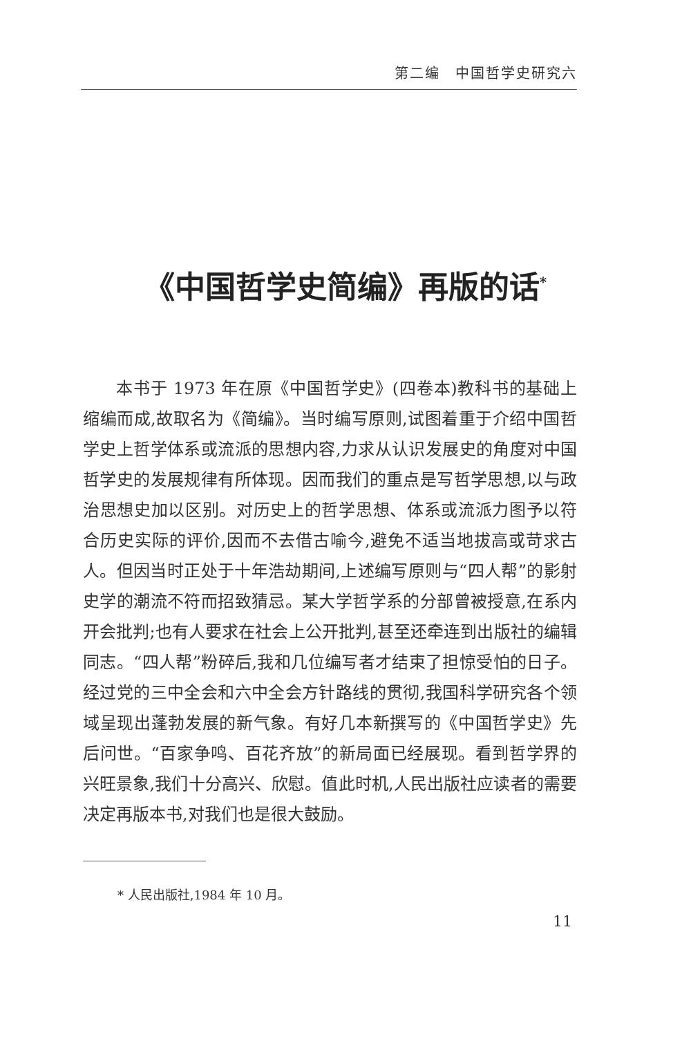第二编　中国哲学史研究六
《中国哲学史简编》再版的话<sup>*</sup>
本书于 1973 年在原《中国哲学史》(四卷本)教科书的基础上缩编而成,故取名为《简编》。当时编写原则,试图着重于介绍中国哲学史上哲学体系或流派的思想内容,力求从认识发展史的角度对中国哲学史的发展规律有所体现。因而我们的重点是写哲学思想,以与政治思想史加以区别。对历史上的哲学思想、体系或流派力图予以符合历史实际的评价,因而不去借古喻今,避免不适当地拔高或苛求古人。但因当时正处于十年浩劫期间,上述编写原则与“四人帮”的影射史学的潮流不符而招致猜忌。某大学哲学系的分部曾被授意,在系内开会批判;也有人要求在社会上公开批判,甚至还牵连到出版社的编辑同志。“四人帮”粉碎后,我和几位编写者才结束了担惊受怕的日子。经过党的三中全会和六中全会方针路线的贯彻,我国科学研究各个领域呈现出蓬勃发展的新气象。有好几本新撰写的《中国哲学史》先后问世。“百家争鸣、百花齐放”的新局面已经展现。看到哲学界的兴旺景象,我们十分高兴、欣慰。值此时机,人民出版社应读者的需要决定再版本书,对我们也是很大鼓励。
* 人民出版社,1984 年 10 月。
11